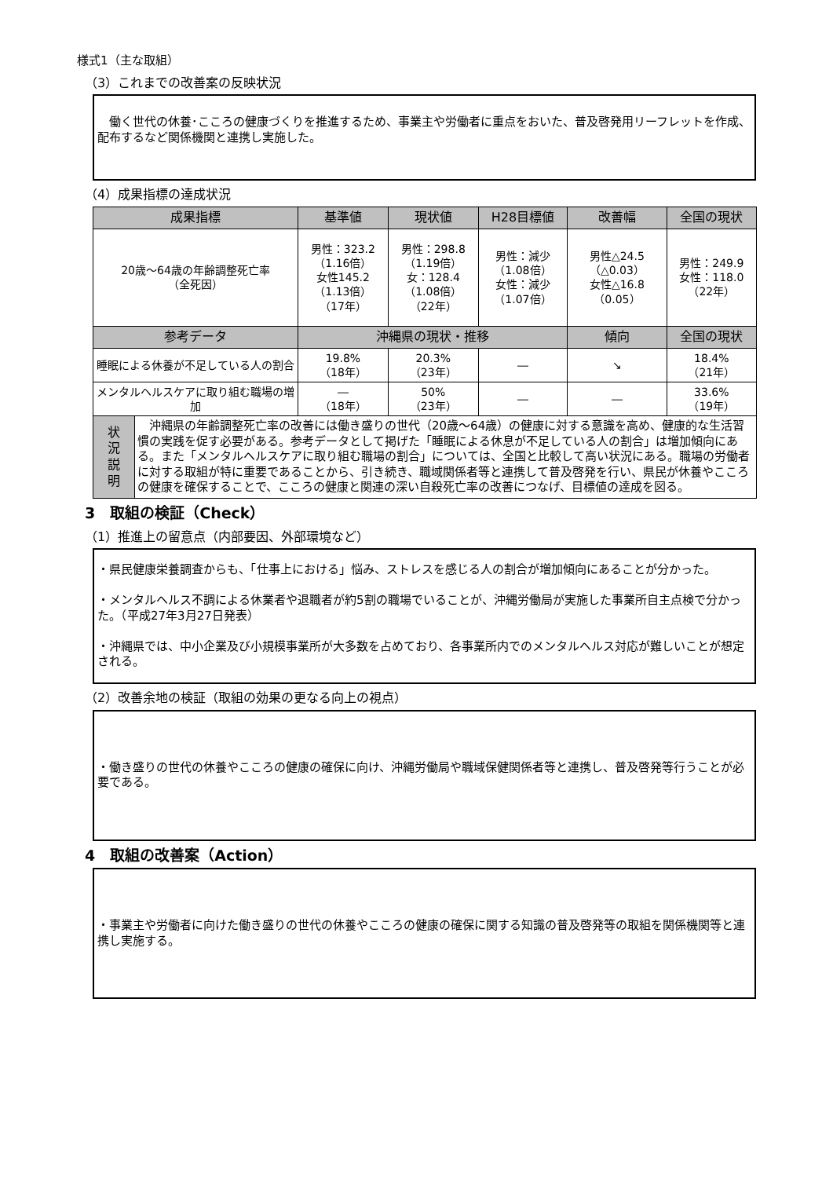様式1（主な取組）
（3）これまでの改善案の反映状況
　働く世代の休養･こころの健康づくりを推進するため、事業主や労働者に重点をおいた、普及啓発用リーフレットを作成、配布するなど関係機関と連携し実施した。
（4）成果指標の達成状況
| 成果指標 | | 基準値 | 現状値 | H28目標値 | 改善幅 | 全国の現状 |
| --- | --- | --- | --- | --- | --- | --- |
| 20歳～64歳の年齢調整死亡率 （全死因） | | 男性：323.2 （1.16倍） 女性145.2 （1.13倍） （17年） | 男性：298.8 （1.19倍） 女：128.4 （1.08倍） （22年） | 男性：減少 （1.08倍） 女性：減少 （1.07倍） | 男性△24.5 （△0.03） 女性△16.8 （0.05） | 男性：249.9 女性：118.0 （22年） |
| 参考データ | | 沖縄県の現状・推移 | | | 傾向 | 全国の現状 |
| 睡眠による休養が不足している人の割合 | | 19.8% （18年） | 20.3% （23年） | ― | ↘ | 18.4% （21年） |
| メンタルヘルスケアに取り組む職場の増加 | | ― （18年） | 50% （23年） | ― | ― | 33.6% （19年） |
| 状 況 説 明 | 沖縄県の年齢調整死亡率の改善には働き盛りの世代（20歳～64歳）の健康に対する意識を高め、健康的な生活習慣の実践を促す必要がある。参考データとして掲げた「睡眠による休息が不足している人の割合」は増加傾向にある。また「メンタルヘルスケアに取り組む職場の割合」については、全国と比較して高い状況にある。職場の労働者に対する取組が特に重要であることから、引き続き、職域関係者等と連携して普及啓発を行い、県民が休養やこころの健康を確保することで、こころの健康と関連の深い自殺死亡率の改善につなげ、目標値の達成を図る。 | | | | | |
3　取組の検証（Check）
（1）推進上の留意点（内部要因、外部環境など）
・県民健康栄養調査からも、「仕事上における」悩み、ストレスを感じる人の割合が増加傾向にあることが分かった。
・メンタルヘルス不調による休業者や退職者が約5割の職場でいることが、沖縄労働局が実施した事業所自主点検で分かった。（平成27年3月27日発表）
・沖縄県では、中小企業及び小規模事業所が大多数を占めており、各事業所内でのメンタルヘルス対応が難しいことが想定される。
（2）改善余地の検証（取組の効果の更なる向上の視点）
・働き盛りの世代の休養やこころの健康の確保に向け、沖縄労働局や職域保健関係者等と連携し、普及啓発等行うことが必要である。
4　取組の改善案（Action）
・事業主や労働者に向けた働き盛りの世代の休養やこころの健康の確保に関する知識の普及啓発等の取組を関係機関等と連携し実施する。